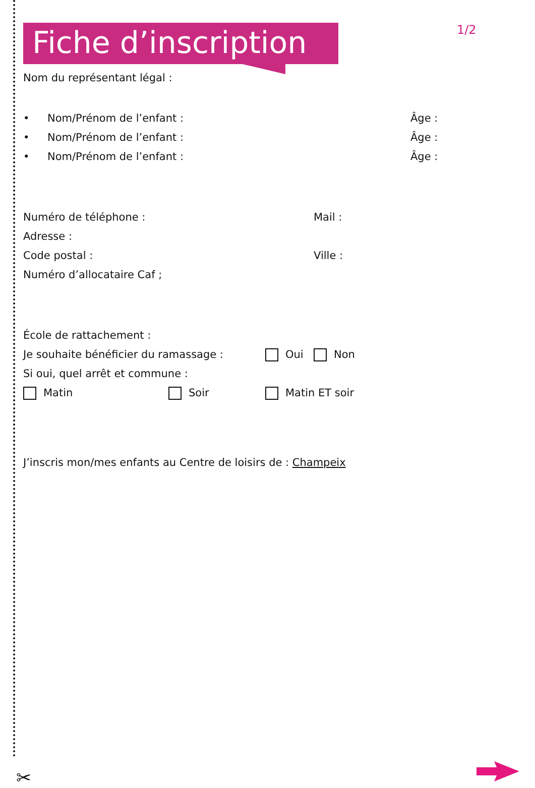Fiche d’inscription
1/2
Nom du représentant légal :
• Nom/Prénom de l’enfant : Âge :
• Nom/Prénom de l’enfant : Âge :
• Nom/Prénom de l’enfant : Âge :
Numéro de téléphone : Mail :
Adresse :
Code postal : Ville :
Numéro d’allocataire Caf ;
École de rattachement :
Je souhaite bénéficier du ramassage : Oui Non
Si oui, quel arrêt et commune :
Matin Soir Matin ET soir
J’inscris mon/mes enfants au Centre de loisirs de : Champeix
✂